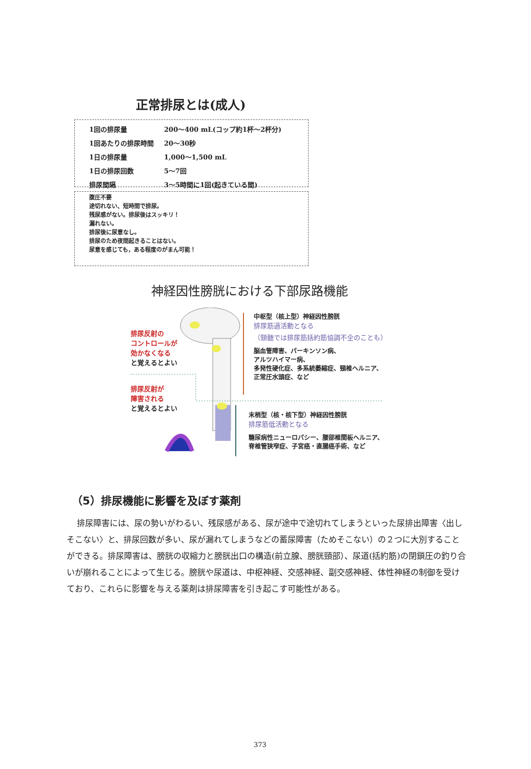正常排尿とは(成人)
| 1回の排尿量 | 200～400 mL(コップ約1杯～2杯分) |
| 1回あたりの排尿時間 | 20～30秒 |
| 1日の排尿量 | 1,000～1,500 mL |
| 1日の排尿回数 | 5～7回 |
| 排尿間隔 | 3～5時間に1回(起きている間) |
腹圧不要
途切れない、短時間で排尿。
残尿感がない。排尿後はスッキリ！
漏れない。
排尿後に尿意なし。
排尿のため夜間起きることはない。
尿意を感じても，ある程度のがまん可能！
神経因性膀胱における下部尿路機能
排尿反射の
コントロールが
効かなくなる
と覚えるとよい
排尿反射が
障害される
と覚えるとよい
中枢型（核上型）神経因性膀胱
排尿筋過活動となる
（頸髄では排尿筋括約筋協調不全のことも）
脳血管障害、パーキンソン病、
アルツハイマー病、
多発性硬化症、多系統萎縮症、頸椎ヘルニア、
正常圧水頭症、など
末梢型（核・核下型）神経因性膀胱
排尿筋低活動となる
糖尿病性ニューロパシー、腰部椎間板ヘルニア、
脊椎管狭窄症、子宮癌・直腸癌手術、など
（5）排尿機能に影響を及ぼす薬剤
排尿障害には、尿の勢いがわるい、残尿感がある、尿が途中で途切れてしまうといった尿排出障害〈出しそこない〉と、排尿回数が多い、尿が漏れてしまうなどの蓄尿障害（ためそこない）の２つに大別することができる。排尿障害は、膀胱の収縮力と膀胱出口の構造(前立腺、膀胱頸部）、尿道(括約筋)の閉鎖圧の釣り合いが崩れることによって生じる。膀胱や尿道は、中枢神経、交感神経、副交感神経、体性神経の制御を受けており、これらに影響を与える薬剤は排尿障害を引き起こす可能性がある。
373